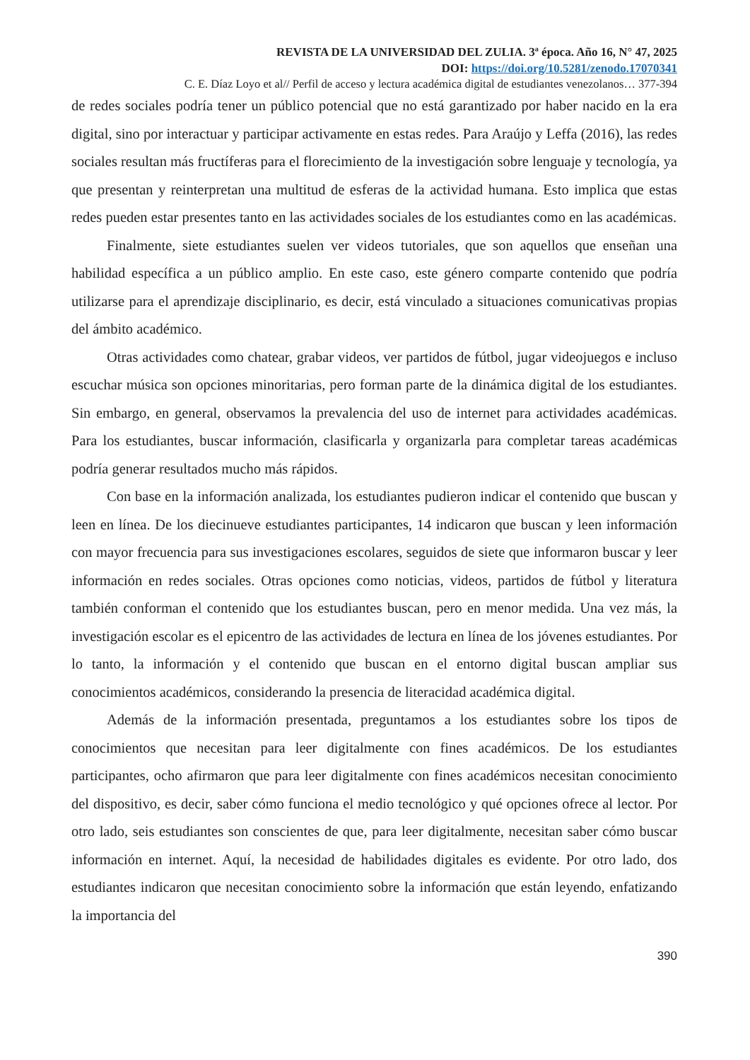REVISTA DE LA UNIVERSIDAD DEL ZULIA. 3ª época. Año 16, N° 47, 2025
DOI: https://doi.org/10.5281/zenodo.17070341
C. E. Díaz Loyo et al// Perfil de acceso y lectura académica digital de estudiantes venezolanos… 377-394
de redes sociales podría tener un público potencial que no está garantizado por haber nacido en la era digital, sino por interactuar y participar activamente en estas redes. Para Araújo y Leffa (2016), las redes sociales resultan más fructíferas para el florecimiento de la investigación sobre lenguaje y tecnología, ya que presentan y reinterpretan una multitud de esferas de la actividad humana. Esto implica que estas redes pueden estar presentes tanto en las actividades sociales de los estudiantes como en las académicas.
Finalmente, siete estudiantes suelen ver videos tutoriales, que son aquellos que enseñan una habilidad específica a un público amplio. En este caso, este género comparte contenido que podría utilizarse para el aprendizaje disciplinario, es decir, está vinculado a situaciones comunicativas propias del ámbito académico.
Otras actividades como chatear, grabar videos, ver partidos de fútbol, jugar videojuegos e incluso escuchar música son opciones minoritarias, pero forman parte de la dinámica digital de los estudiantes. Sin embargo, en general, observamos la prevalencia del uso de internet para actividades académicas. Para los estudiantes, buscar información, clasificarla y organizarla para completar tareas académicas podría generar resultados mucho más rápidos.
Con base en la información analizada, los estudiantes pudieron indicar el contenido que buscan y leen en línea. De los diecinueve estudiantes participantes, 14 indicaron que buscan y leen información con mayor frecuencia para sus investigaciones escolares, seguidos de siete que informaron buscar y leer información en redes sociales. Otras opciones como noticias, videos, partidos de fútbol y literatura también conforman el contenido que los estudiantes buscan, pero en menor medida. Una vez más, la investigación escolar es el epicentro de las actividades de lectura en línea de los jóvenes estudiantes. Por lo tanto, la información y el contenido que buscan en el entorno digital buscan ampliar sus conocimientos académicos, considerando la presencia de literacidad académica digital.
Además de la información presentada, preguntamos a los estudiantes sobre los tipos de conocimientos que necesitan para leer digitalmente con fines académicos. De los estudiantes participantes, ocho afirmaron que para leer digitalmente con fines académicos necesitan conocimiento del dispositivo, es decir, saber cómo funciona el medio tecnológico y qué opciones ofrece al lector. Por otro lado, seis estudiantes son conscientes de que, para leer digitalmente, necesitan saber cómo buscar información en internet. Aquí, la necesidad de habilidades digitales es evidente. Por otro lado, dos estudiantes indicaron que necesitan conocimiento sobre la información que están leyendo, enfatizando la importancia del
390